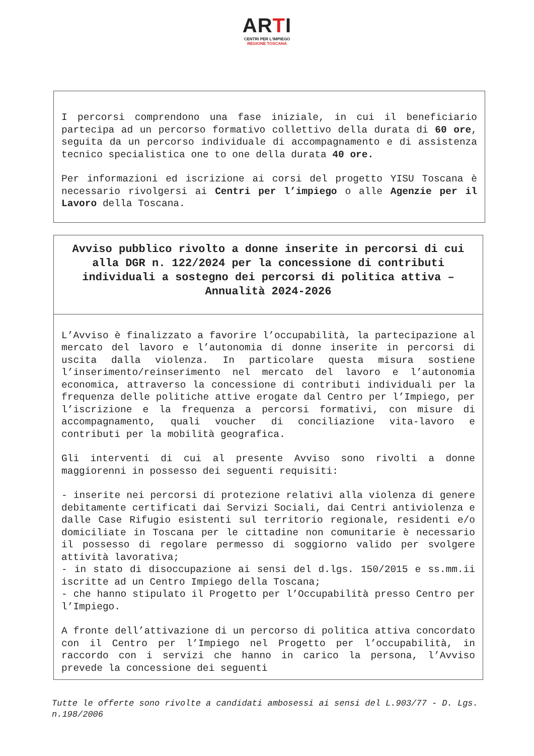ARTI
CENTRI PER L'IMPIEGO
REGIONE TOSCANA
I percorsi comprendono una fase iniziale, in cui il beneficiario partecipa ad un percorso formativo collettivo della durata di 60 ore, seguita da un percorso individuale di accompagnamento e di assistenza tecnico specialistica one to one della durata 40 ore.
Per informazioni ed iscrizione ai corsi del progetto YISU Toscana è necessario rivolgersi ai Centri per l’impiego o alle Agenzie per il Lavoro della Toscana.
Avviso pubblico rivolto a donne inserite in percorsi di cui alla DGR n. 122/2024 per la concessione di contributi individuali a sostegno dei percorsi di politica attiva – Annualità 2024-2026
L’Avviso è finalizzato a favorire l’occupabilità, la partecipazione al mercato del lavoro e l’autonomia di donne inserite in percorsi di uscita dalla violenza. In particolare questa misura sostiene l’inserimento/reinserimento nel mercato del lavoro e l’autonomia economica, attraverso la concessione di contributi individuali per la frequenza delle politiche attive erogate dal Centro per l’Impiego, per l’iscrizione e la frequenza a percorsi formativi, con misure di accompagnamento, quali voucher di conciliazione vita-lavoro e contributi per la mobilità geografica.
Gli interventi di cui al presente Avviso sono rivolti a donne maggiorenni in possesso dei seguenti requisiti:
- inserite nei percorsi di protezione relativi alla violenza di genere debitamente certificati dai Servizi Sociali, dai Centri antiviolenza e dalle Case Rifugio esistenti sul territorio regionale, residenti e/o domiciliate in Toscana per le cittadine non comunitarie è necessario il possesso di regolare permesso di soggiorno valido per svolgere attività lavorativa;
- in stato di disoccupazione ai sensi del d.lgs. 150/2015 e ss.mm.ii iscritte ad un Centro Impiego della Toscana;
- che hanno stipulato il Progetto per l’Occupabilità presso Centro per l’Impiego.
A fronte dell’attivazione di un percorso di politica attiva concordato con il Centro per l’Impiego nel Progetto per l’occupabilità, in raccordo con i servizi che hanno in carico la persona, l’Avviso prevede la concessione dei seguenti
Tutte le offerte sono rivolte a candidati ambosessi ai sensi del L.903/77 - D. Lgs. n.198/2006